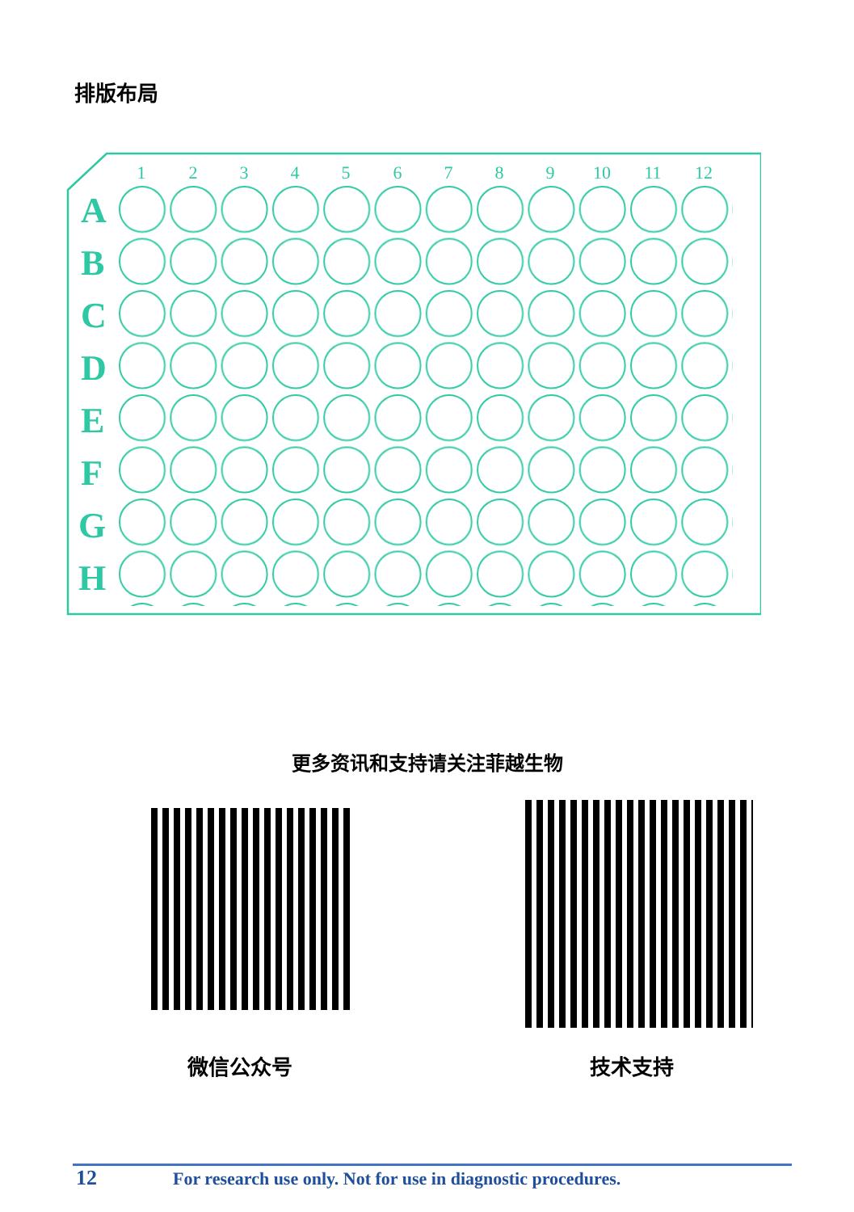排版布局
A
B
C
D
E
F
G
H
1
2
3
4
5
6
7
8
9
10
11
12
更多资讯和支持请关注菲越生物
微信公众号 技术支持
12 For research use only. Not for use in diagnostic procedures.